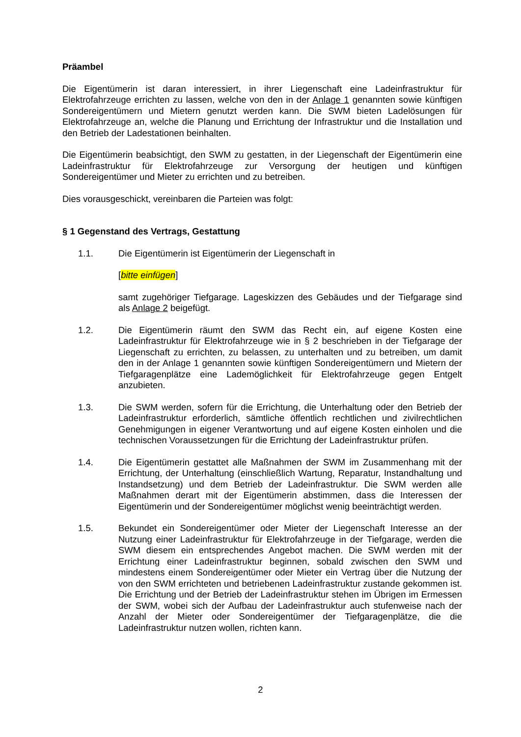Präambel
Die Eigentümerin ist daran interessiert, in ihrer Liegenschaft eine Ladeinfrastruktur für Elektrofahrzeuge errichten zu lassen, welche von den in der Anlage 1 genannten sowie künftigen Sondereigentümern und Mietern genutzt werden kann. Die SWM bieten Ladelösungen für Elektrofahrzeuge an, welche die Planung und Errichtung der Infrastruktur und die Installation und den Betrieb der Ladestationen beinhalten.
Die Eigentümerin beabsichtigt, den SWM zu gestatten, in der Liegenschaft der Eigentümerin eine Ladeinfrastruktur für Elektrofahrzeuge zur Versorgung der heutigen und künftigen Sondereigentümer und Mieter zu errichten und zu betreiben.
Dies vorausgeschickt, vereinbaren die Parteien was folgt:
§ 1 Gegenstand des Vertrags, Gestattung
1.1.
Die Eigentümerin ist Eigentümerin der Liegenschaft in
[bitte einfügen]
samt zugehöriger Tiefgarage. Lageskizzen des Gebäudes und der Tiefgarage sind als Anlage 2 beigefügt.
1.2.
Die Eigentümerin räumt den SWM das Recht ein, auf eigene Kosten eine Ladeinfrastruktur für Elektrofahrzeuge wie in § 2 beschrieben in der Tiefgarage der Liegenschaft zu errichten, zu belassen, zu unterhalten und zu betreiben, um damit den in der Anlage 1 genannten sowie künftigen Sondereigentümern und Mietern der Tiefgaragenplätze eine Lademöglichkeit für Elektrofahrzeuge gegen Entgelt anzubieten.
1.3.
Die SWM werden, sofern für die Errichtung, die Unterhaltung oder den Betrieb der Ladeinfrastruktur erforderlich, sämtliche öffentlich rechtlichen und zivilrechtlichen Genehmigungen in eigener Verantwortung und auf eigene Kosten einholen und die technischen Voraussetzungen für die Errichtung der Ladeinfrastruktur prüfen.
1.4.
Die Eigentümerin gestattet alle Maßnahmen der SWM im Zusammenhang mit der Errichtung, der Unterhaltung (einschließlich Wartung, Reparatur, Instandhaltung und Instandsetzung) und dem Betrieb der Ladeinfrastruktur. Die SWM werden alle Maßnahmen derart mit der Eigentümerin abstimmen, dass die Interessen der Eigentümerin und der Sondereigentümer möglichst wenig beeinträchtigt werden.
1.5.
Bekundet ein Sondereigentümer oder Mieter der Liegenschaft Interesse an der Nutzung einer Ladeinfrastruktur für Elektrofahrzeuge in der Tiefgarage, werden die SWM diesem ein entsprechendes Angebot machen. Die SWM werden mit der Errichtung einer Ladeinfrastruktur beginnen, sobald zwischen den SWM und mindestens einem Sondereigentümer oder Mieter ein Vertrag über die Nutzung der von den SWM errichteten und betriebenen Ladeinfrastruktur zustande gekommen ist. Die Errichtung und der Betrieb der Ladeinfrastruktur stehen im Übrigen im Ermessen der SWM, wobei sich der Aufbau der Ladeinfrastruktur auch stufenweise nach der Anzahl der Mieter oder Sondereigentümer der Tiefgaragenplätze, die die Ladeinfrastruktur nutzen wollen, richten kann.
2